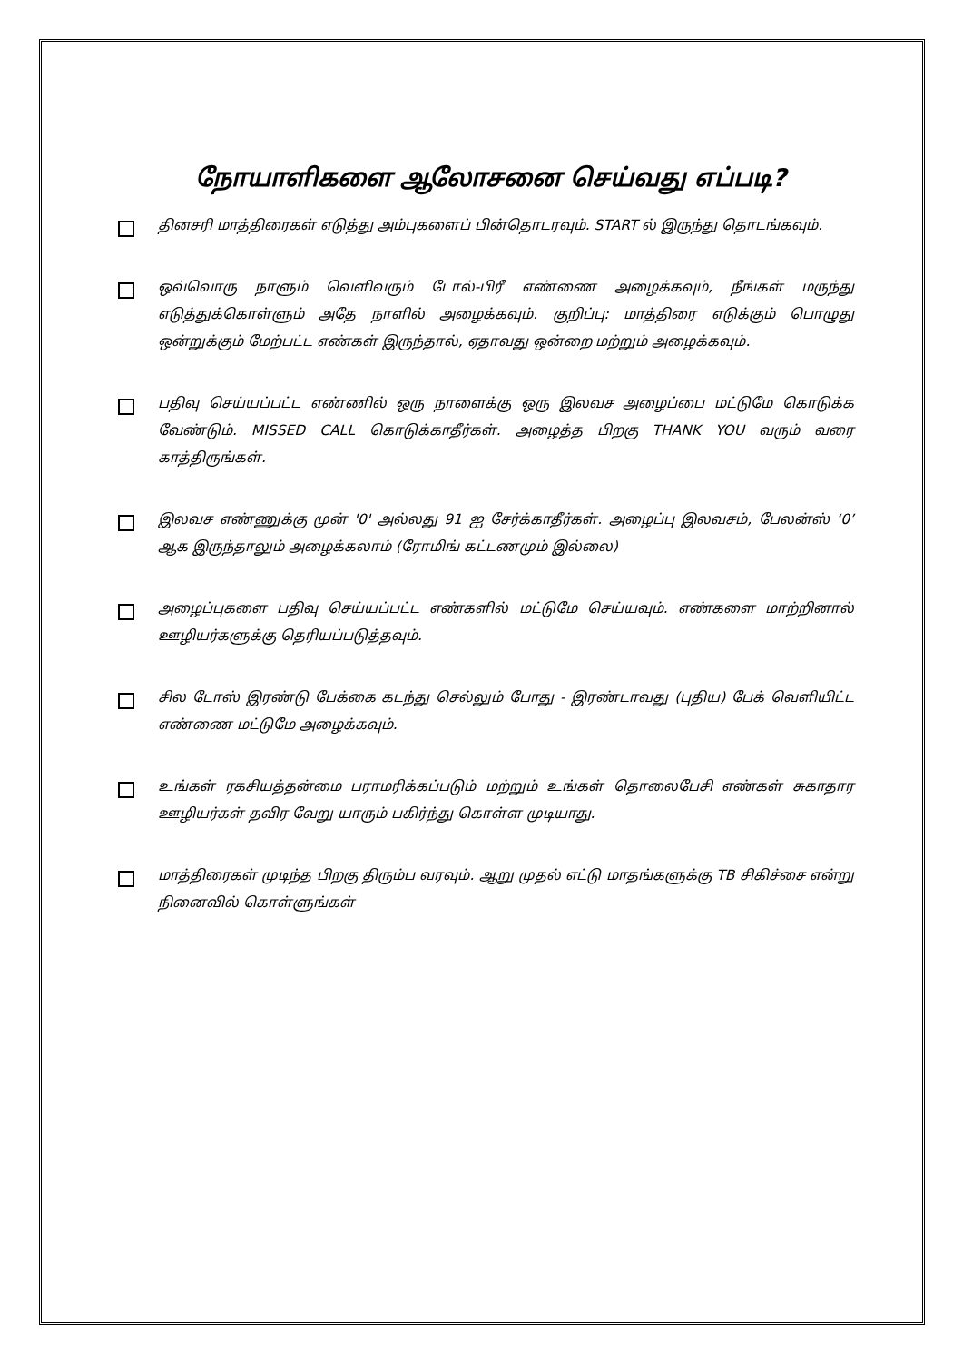நோயாளிகளை ஆலோசனை செய்வது எப்படி?
தினசரி மாத்திரைகள் எடுத்து அம்புகளைப் பின்தொடரவும். START ல் இருந்து தொடங்கவும்.
ஒவ்வொரு நாளும் வெளிவரும் டோல்-பிரீ எண்ணை அழைக்கவும், நீங்கள் மருந்து எடுத்துக்கொள்ளும் அதே நாளில் அழைக்கவும். குறிப்பு: மாத்திரை எடுக்கும் பொழுது ஒன்றுக்கும் மேற்பட்ட எண்கள் இருந்தால், ஏதாவது ஒன்றை மற்றும் அழைக்கவும்.
பதிவு செய்யப்பட்ட எண்ணில் ஒரு நாளைக்கு ஒரு இலவச அழைப்பை மட்டுமே கொடுக்க வேண்டும். MISSED CALL கொடுக்காதீர்கள். அழைத்த பிறகு THANK YOU வரும் வரை காத்திருங்கள்.
இலவச எண்ணுக்கு முன் '0' அல்லது 91 ஐ சேர்க்காதீர்கள். அழைப்பு இலவசம், பேலன்ஸ் ‘0’ ஆக இருந்தாலும் அழைக்கலாம் (ரோமிங் கட்டணமும் இல்லை)
அழைப்புகளை பதிவு செய்யப்பட்ட எண்களில் மட்டுமே செய்யவும். எண்களை மாற்றினால் ஊழியர்களுக்கு தெரியப்படுத்தவும்.
சில டோஸ் இரண்டு பேக்கை கடந்து செல்லும் போது - இரண்டாவது (புதிய) பேக் வெளியிட்ட எண்ணை மட்டுமே அழைக்கவும்.
உங்கள் ரகசியத்தன்மை பராமரிக்கப்படும் மற்றும் உங்கள் தொலைபேசி எண்கள் சுகாதார ஊழியர்கள் தவிர வேறு யாரும் பகிர்ந்து கொள்ள முடியாது.
மாத்திரைகள் முடிந்த பிறகு திரும்ப வரவும். ஆறு முதல் எட்டு மாதங்களுக்கு TB சிகிச்சை என்று நினைவில் கொள்ளுங்கள்